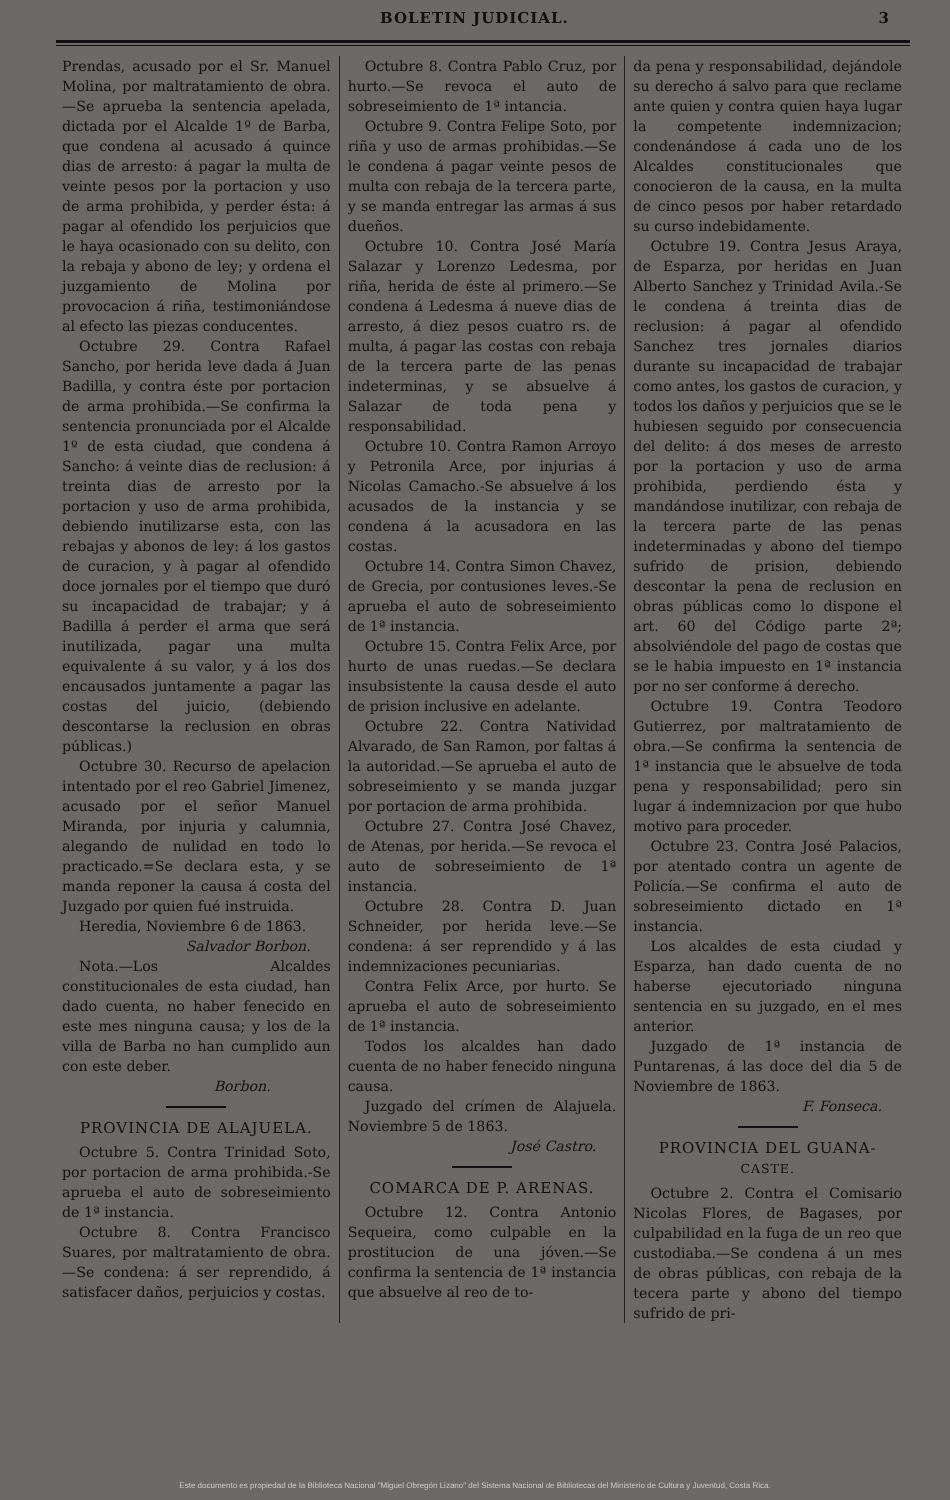BOLETIN JUDICIAL. 3
Prendas, acusado por el Sr. Manuel Molina, por maltratamiento de obra.—Se aprueba la sentencia apelada, dictada por el Alcalde 1º de Barba, que condena al acusado á quince dias de arresto: á pagar la multa de veinte pesos por la portacion y uso de arma prohibida, y perder ésta: á pagar al ofendido los perjuicios que le haya ocasionado con su delito, con la rebaja y abono de ley; y ordena el juzgamiento de Molina por provocacion á riña, testimoniándose al efecto las piezas conducentes.
Octubre 29. Contra Rafael Sancho, por herida leve dada á Juan Badilla, y contra éste por portacion de arma prohibida.—Se confirma la sentencia pronunciada por el Alcalde 1º de esta ciudad, que condena á Sancho: á veinte dias de reclusion: á treinta dias de arresto por la portacion y uso de arma prohibida, debiendo inutilizarse esta, con las rebajas y abonos de ley: á los gastos de curacion, y à pagar al ofendido doce jornales por el tiempo que duró su incapacidad de trabajar; y á Badilla á perder el arma que será inutilizada, pagar una multa equivalente á su valor, y á los dos encausados juntamente a pagar las costas del juicio, (debiendo descontarse la reclusion en obras públicas.)
Octubre 30. Recurso de apelacion intentado por el reo Gabriel Jimenez, acusado por el señor Manuel Miranda, por injuria y calumnia, alegando de nulidad en todo lo practicado.=Se declara esta, y se manda reponer la causa á costa del Juzgado por quien fué instruida.
Heredia, Noviembre 6 de 1863.
Salvador Borbon.
Nota.—Los Alcaldes constitucionales de esta ciudad, han dado cuenta, no haber fenecido en este mes ninguna causa; y los de la villa de Barba no han cumplido aun con este deber.
Borbon.
PROVINCIA DE ALAJUELA.
Octubre 5. Contra Trinidad Soto, por portacion de arma prohibida.-Se aprueba el auto de sobreseimiento de 1ª instancia.
Octubre 8. Contra Francisco Suares, por maltratamiento de obra.—Se condena: á ser reprendido, á satisfacer daños, perjuicios y costas.
Octubre 8. Contra Pablo Cruz, por hurto.—Se revoca el auto de sobreseimiento de 1ª intancia.
Octubre 9. Contra Felipe Soto, por riña y uso de armas prohibidas.—Se le condena á pagar veinte pesos de multa con rebaja de la tercera parte, y se manda entregar las armas á sus dueños.
Octubre 10. Contra José María Salazar y Lorenzo Ledesma, por riña, herida de éste al primero.—Se condena á Ledesma á nueve dias de arresto, á diez pesos cuatro rs. de multa, á pagar las costas con rebaja de la tercera parte de las penas indeterminas, y se absuelve á Salazar de toda pena y responsabilidad.
Octubre 10. Contra Ramon Arroyo y Petronila Arce, por injurias á Nicolas Camacho.-Se absuelve á los acusados de la instancia y se condena á la acusadora en las costas.
Octubre 14. Contra Simon Chavez, de Grecia, por contusiones leves.-Se aprueba el auto de sobreseimiento de 1ª instancia.
Octubre 15. Contra Felix Arce, por hurto de unas ruedas.—Se declara insubsistente la causa desde el auto de prision inclusive en adelante.
Octubre 22. Contra Natividad Alvarado, de San Ramon, por faltas á la autoridad.—Se aprueba el auto de sobreseimiento y se manda juzgar por portacion de arma prohibida.
Octubre 27. Contra José Chavez, de Atenas, por herida.—Se revoca el auto de sobreseimiento de 1ª instancia.
Octubre 28. Contra D. Juan Schneider, por herida leve.—Se condena: á ser reprendido y á las indemnizaciones pecuniarias.
Contra Felix Arce, por hurto. Se aprueba el auto de sobreseimiento de 1ª instancia.
Todos los alcaldes han dado cuenta de no haber fenecido ninguna causa.
Juzgado del crímen de Alajuela. Noviembre 5 de 1863.
José Castro.
COMARCA DE P. ARENAS.
Octubre 12. Contra Antonio Sequeira, como culpable en la prostitucion de una jóven.—Se confirma la sentencia de 1ª instancia que absuelve al reo de to-
da pena y responsabilidad, dejándole su derecho á salvo para que reclame ante quien y contra quien haya lugar la competente indemnizacion; condenándose á cada uno de los Alcaldes constitucionales que conocieron de la causa, en la multa de cinco pesos por haber retardado su curso indebidamente.
Octubre 19. Contra Jesus Araya, de Esparza, por heridas en Juan Alberto Sanchez y Trinidad Avila.-Se le condena á treinta dias de reclusion: á pagar al ofendido Sanchez tres jornales diarios durante su incapacidad de trabajar como antes, los gastos de curacion, y todos los daños y perjuicios que se le hubiesen seguido por consecuencia del delito: á dos meses de arresto por la portacion y uso de arma prohibida, perdiendo ésta y mandándose inutilizar, con rebaja de la tercera parte de las penas indeterminadas y abono del tiempo sufrido de prision, debiendo descontar la pena de reclusion en obras públicas como lo dispone el art. 60 del Código parte 2ª; absolviéndole del pago de costas que se le habia impuesto en 1ª instancia por no ser conforme á derecho.
Octubre 19. Contra Teodoro Gutierrez, por maltratamiento de obra.—Se confirma la sentencia de 1ª instancia que le absuelve de toda pena y responsabilidad; pero sin lugar á indemnizacion por que hubo motivo para proceder.
Octubre 23. Contra José Palacios, por atentado contra un agente de Policía.—Se confirma el auto de sobreseimiento dictado en 1ª instancia.
Los alcaldes de esta ciudad y Esparza, han dado cuenta de no haberse ejecutoriado ninguna sentencia en su juzgado, en el mes anterior.
Juzgado de 1ª instancia de Puntarenas, á las doce del dia 5 de Noviembre de 1863.
F. Fonseca.
PROVINCIA DEL GUANA-
CASTE.
Octubre 2. Contra el Comisario Nicolas Flores, de Bagases, por culpabilidad en la fuga de un reo que custodiaba.—Se condena á un mes de obras públicas, con rebaja de la tecera parte y abono del tiempo sufrido de pri-
Este documento es propiedad de la Biblioteca Nacional "Miguel Obregón Lizano" del Sistema Nacional de Bibliotecas del Ministerio de Cultura y Juventud, Costa Rica.